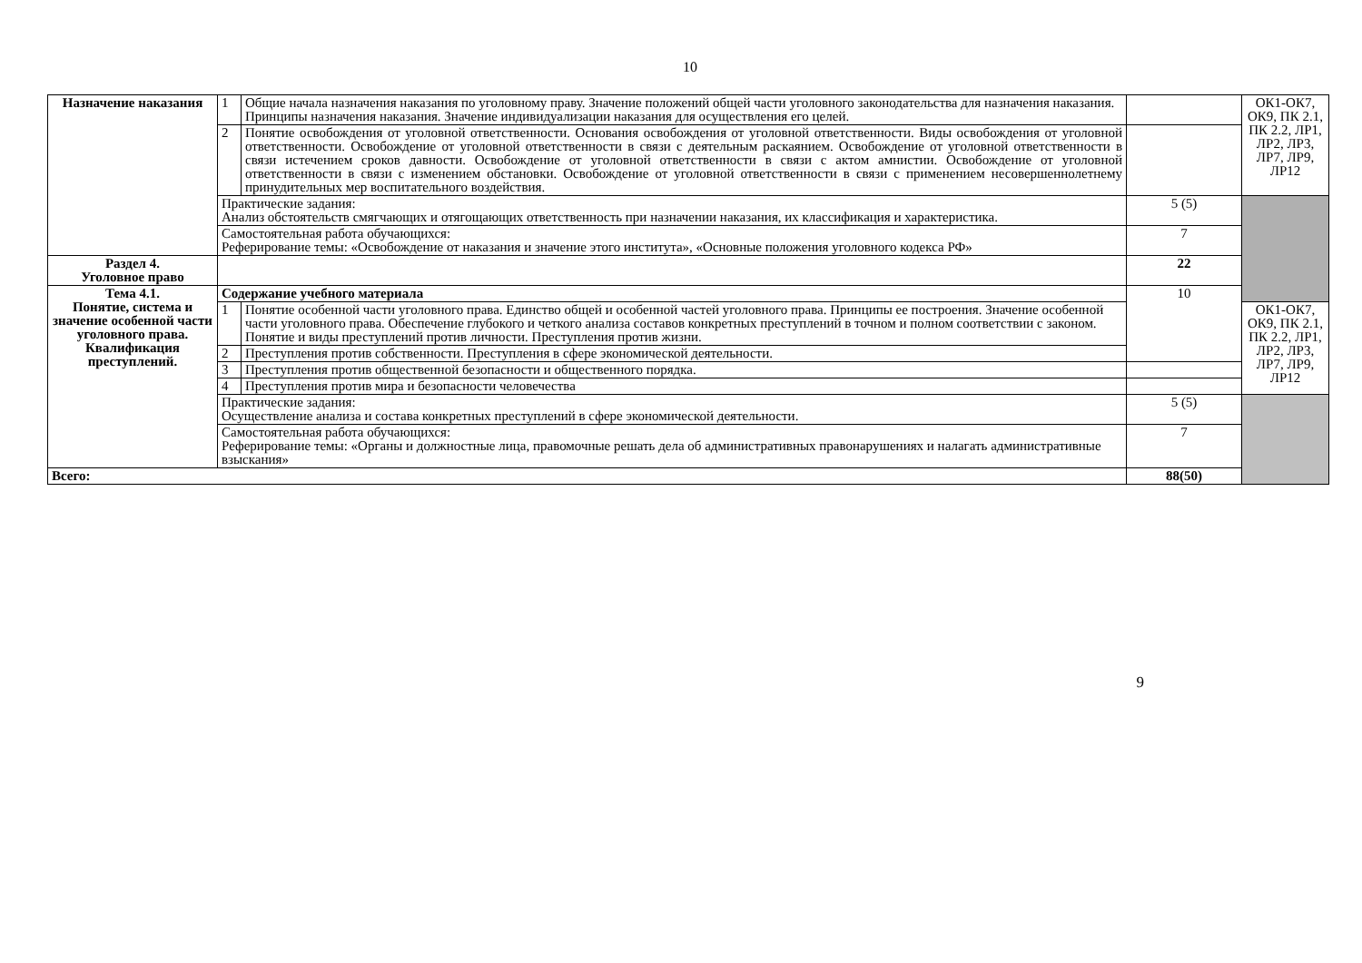10
| Назначение наказания | 1 | Общие начала назначения наказания по уголовному праву. Значение положений общей части уголовного законодательства для назначения наказания. Принципы назначения наказания. Значение индивидуализации наказания для осуществления его целей. | | ОК1-ОК7, ОК9, ПК 2.1, ПК 2.2, ЛР1, ЛР2, ЛР3, ЛР7, ЛР9, ЛР12 |
| | 2 | Понятие освобождения от уголовной ответственности. Основания освобождения от уголовной ответственности. Виды освобождения от уголовной ответственности. Освобождение от уголовной ответственности в связи с деятельным раскаянием. Освобождение от уголовной ответственности в связи истечением сроков давности. Освобождение от уголовной ответственности в связи с актом амнистии. Освобождение от уголовной ответственности в связи с изменением обстановки. Освобождение от уголовной ответственности в связи с применением несовершеннолетнему принудительных мер воспитательного воздействия. | | |
| | Практические задания: Анализ обстоятельств смягчающих и отягощающих ответственность при назначении наказания, их классификация и характеристика. | | 5 (5) | |
| | Самостоятельная работа обучающихся: Реферирование темы: «Освобождение от наказания и значение этого института», «Основные положения уголовного кодекса РФ» | | 7 | |
| Раздел 4. Уголовное право | | | 22 | |
| Тема 4.1. Понятие, система и значение особенной части уголовного права. Квалификация преступлений. | Содержание учебного материала | | 10 | |
| | 1 | Понятие особенной части уголовного права. Единство общей и особенной частей уголовного права. Принципы ее построения. Значение особенной части уголовного права. Обеспечение глубокого и четкого анализа составов конкретных преступлений в точном и полном соответствии с законом. Понятие и виды преступлений против личности. Преступления против жизни. | | ОК1-ОК7, ОК9, ПК 2.1, ПК 2.2, ЛР1, ЛР2, ЛР3, ЛР7, ЛР9, ЛР12 |
| | 2 | Преступления против собственности. Преступления в сфере экономической деятельности. | | |
| | 3 | Преступления против общественной безопасности и общественного порядка. | | |
| | 4 | Преступления против мира и безопасности человечества | | |
| | Практические задания: Осуществление анализа и состава конкретных преступлений в сфере экономической деятельности. | | 5 (5) | |
| | Самостоятельная работа обучающихся: Реферирование темы: «Органы и должностные лица, правомочные решать дела об административных правонарушениях и налагать административные взыскания» | | 7 | |
| Всего: | | | 88(50) | |
9